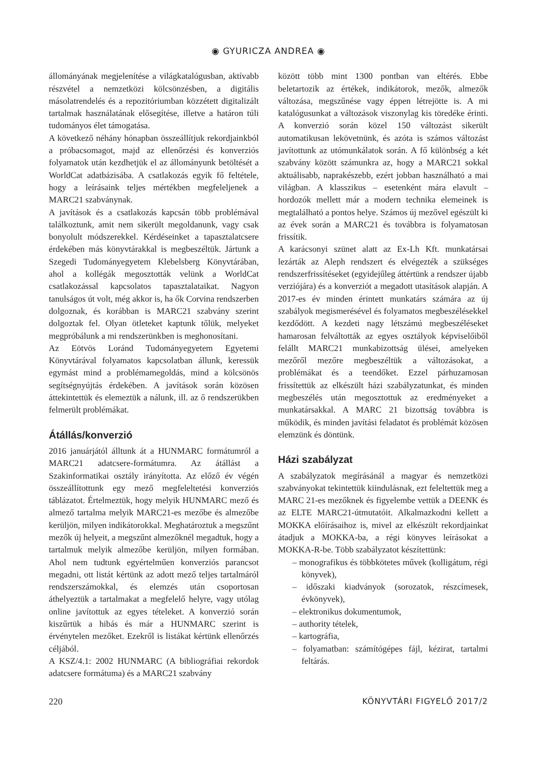◉ GYURICZA ANDREA ◉
állományának megjelenítése a világkatalógusban, aktívabb részvétel a nemzetközi kölcsönzésben, a digitális másolatrendelés és a repozitóriumban közzétett digitalizált tartalmak használatának elősegítése, illetve a határon túli tudományos élet támogatása.
A következő néhány hónapban összeállítjuk rekordjainkból a próbacsomagot, majd az ellenőrzési és konverziós folyamatok után kezdhetjük el az állományunk betöltését a WorldCat adatbázisába. A csatlakozás egyik fő feltétele, hogy a leírásaink teljes mértékben megfeleljenek a MARC21 szabványnak.
A javítások és a csatlakozás kapcsán több problémával találkoztunk, amit nem sikerült megoldanunk, vagy csak bonyolult módszerekkel. Kérdéseinket a tapasztalatcsere érdekében más könyvtárakkal is megbeszéltük. Jártunk a Szegedi Tudományegyetem Klebelsberg Könyvtárában, ahol a kollégák megosztották velünk a WorldCat csatlakozással kapcsolatos tapasztalataikat. Nagyon tanulságos út volt, még akkor is, ha ők Corvina rendszerben dolgoznak, és korábban is MARC21 szabvány szerint dolgoztak fel. Olyan ötleteket kaptunk tőlük, melyeket megpróbálunk a mi rendszerünkben is meghonosítani.
Az Eötvös Loránd Tudományegyetem Egyetemi Könyvtárával folyamatos kapcsolatban állunk, keressük egymást mind a problémamegoldás, mind a kölcsönös segítségnyújtás érdekében. A javítások során közösen áttekintettük és elemeztük a nálunk, ill. az ő rendszerükben felmerült problémákat.
Átállás/konverzió
2016 januárjától álltunk át a HUNMARC formátumról a MARC21 adatcsere-formátumra. Az átállást a Szakinformatikai osztály irányította. Az előző év végén összeállítottunk egy mező megfeleltetési konverziós táblázatot. Értelmeztük, hogy melyik HUNMARC mező és almező tartalma melyik MARC21-es mezőbe és almezőbe kerüljön, milyen indikátorokkal. Meghatároztuk a megszűnt mezők új helyeit, a megszűnt almezőknél megadtuk, hogy a tartalmuk melyik almezőbe kerüljön, milyen formában. Ahol nem tudtunk egyértelműen konverziós parancsot megadni, ott listát kértünk az adott mező teljes tartalmáról rendszerszámokkal, és elemzés után csoportosan áthelyeztük a tartalmakat a megfelelő helyre, vagy utólag online javítottuk az egyes tételeket. A konverzió során kiszűrtük a hibás és már a HUNMARC szerint is érvénytelen mezőket. Ezekről is listákat kértünk ellenőrzés céljából.
A KSZ/4.1: 2002 HUNMARC (A bibliográfiai rekordok adatcsere formátuma) és a MARC21 szabvány
között több mint 1300 pontban van eltérés. Ebbe beletartozik az értékek, indikátorok, mezők, almezők változása, megszűnése vagy éppen létrejötte is. A mi katalógusunkat a változások viszonylag kis töredéke érinti. A konverzió során közel 150 változást sikerült automatikusan lekövetnünk, és azóta is számos változást javítottunk az utómunkálatok során. A fő különbség a két szabvány között számunkra az, hogy a MARC21 sokkal aktuálisabb, naprakészebb, ezért jobban használható a mai világban. A klasszikus – esetenként mára elavult – hordozók mellett már a modern technika elemeinek is megtalálható a pontos helye. Számos új mezővel egészült ki az évek során a MARC21 és továbbra is folyamatosan frissítik.
A karácsonyi szünet alatt az Ex-Lh Kft. munkatársai lezárták az Aleph rendszert és elvégezték a szükséges rendszerfrissítéseket (egyidejűleg áttértünk a rendszer újabb verziójára) és a konverziót a megadott utasítások alapján. A 2017-es év minden érintett munkatárs számára az új szabályok megismerésével és folyamatos megbeszélésekkel kezdődött. A kezdeti nagy létszámú megbeszéléseket hamarosan felváltották az egyes osztályok képviselőiből felállt MARC21 munkabizottság ülései, amelyeken mezőről mezőre megbeszéltük a változásokat, a problémákat és a teendőket. Ezzel párhuzamosan frissítettük az elkészült házi szabályzatunkat, és minden megbeszélés után megosztottuk az eredményeket a munkatársakkal. A MARC 21 bizottság továbbra is működik, és minden javítási feladatot és problémát közösen elemzünk és döntünk.
Házi szabályzat
A szabályzatok megírásánál a magyar és nemzetközi szabványokat tekintettük kiindulásnak, ezt feleltettük meg a MARC 21-es mezőknek és figyelembe vettük a DEENK és az ELTE MARC21-útmutatóit. Alkalmazkodni kellett a MOKKA előírásaihoz is, mivel az elkészült rekordjainkat átadjuk a MOKKA-ba, a régi könyves leírásokat a MOKKA-R-be. Több szabályzatot készítettünk:
– monografikus és többkötetes művek (kolligátum, régi könyvek),
– időszaki kiadványok (sorozatok, részcímesek, évkönyvek),
– elektronikus dokumentumok,
– authority tételek,
– kartográfia,
– folyamatban: számítógépes fájl, kézirat, tartalmi feltárás.
220 KÖNYVTÁRI FIGYELŐ 2017/2